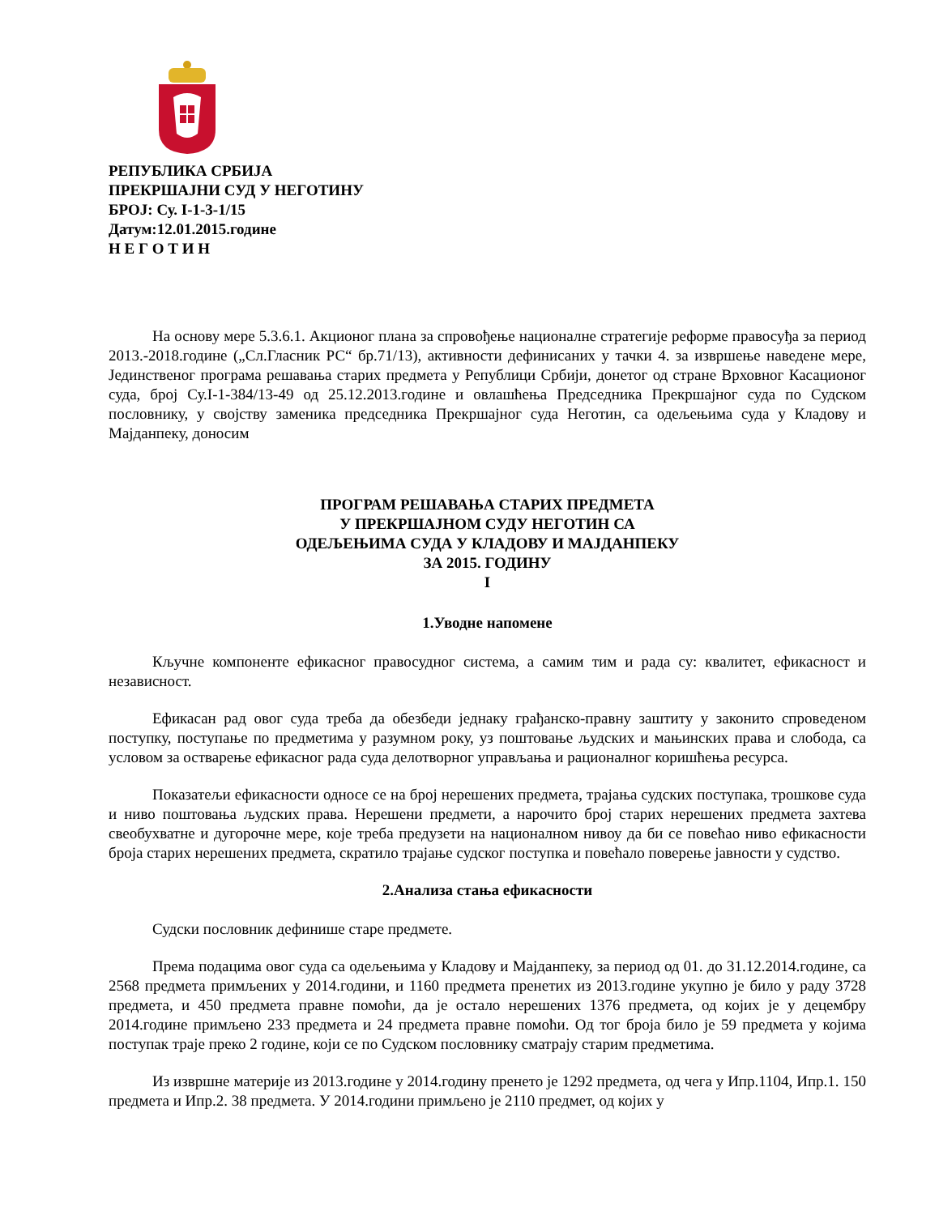РЕПУБЛИКА СРБИЈА
ПРЕКРШАЈНИ СУД У НЕГОТИНУ
БРОЈ: Су. I-1-3-1/15
Датум:12.01.2015.године
Н Е Г О Т И Н
На основу мере 5.3.6.1. Акционог плана за спровођење националне стратегије реформе правосуђа за период 2013.-2018.године („Сл.Гласник РС“ бр.71/13), активности дефинисаних у тачки 4. за извршење наведене мере, Јединственог програма решавања старих предмета у Републици Србији, донетог од стране Врховног Касационог суда, број Су.I-1-384/13-49 од 25.12.2013.године и овлашћења Председника Прекршајног суда по Судском пословнику, у својству заменика председника Прекршајног суда Неготин, са одељењима суда у Кладову и Мајданпеку, доносим
ПРОГРАМ РЕШАВАЊА СТАРИХ ПРЕДМЕТА
У ПРЕКРШАЈНОМ СУДУ НЕГОТИН СА
ОДЕЉЕЊИМА СУДА У КЛАДОВУ И МАЈДАНПЕКУ
ЗА 2015. ГОДИНУ
I
1.Уводне напомене
Кључне компоненте ефикасног правосудног система, а самим тим и рада су: квалитет, ефикасност и независност.
Ефикасан рад овог суда треба да обезбеди једнаку грађанско-правну заштиту у законито спроведеном поступку, поступање по предметима у разумном року, уз поштовање људских и мањинских права и слобода, са условом за остварење ефикасног рада суда делотворног управљања и рационалног коришћења ресурса.
Показатељи ефикасности односе се на број нерешених предмета, трајања судских поступака, трошкове суда и ниво поштовања људских права. Нерешени предмети, а нарочито број старих нерешених предмета захтева свеобухватне и дугорочне мере, које треба предузети на националном нивоу да би се повећао ниво ефикасности броја старих нерешених предмета, скратило трајање судског поступка и повећало поверење јавности у судство.
2.Анализа стања ефикасности
Судски пословник дефинише старе предмете.
Према подацима овог суда са одељењима у Кладову и Мајданпеку, за период од 01. до 31.12.2014.године, са 2568 предмета примљених у 2014.години, и 1160 предмета пренетих из 2013.године укупно је било у раду 3728 предмета, и 450 предмета правне помоћи, да је остало нерешених 1376 предмета, од којих је у децембру 2014.године примљено 233 предмета и 24 предмета правне помоћи. Од тог броја било је 59 предмета у којима поступак траје преко 2 године, који се по Судском пословнику сматрају старим предметима.
Из извршне материје из 2013.године у 2014.годину пренето је 1292 предмета, од чега у Ипр.1104, Ипр.1. 150 предмета и Ипр.2. 38 предмета. У 2014.години примљено је 2110 предмет, од којих у